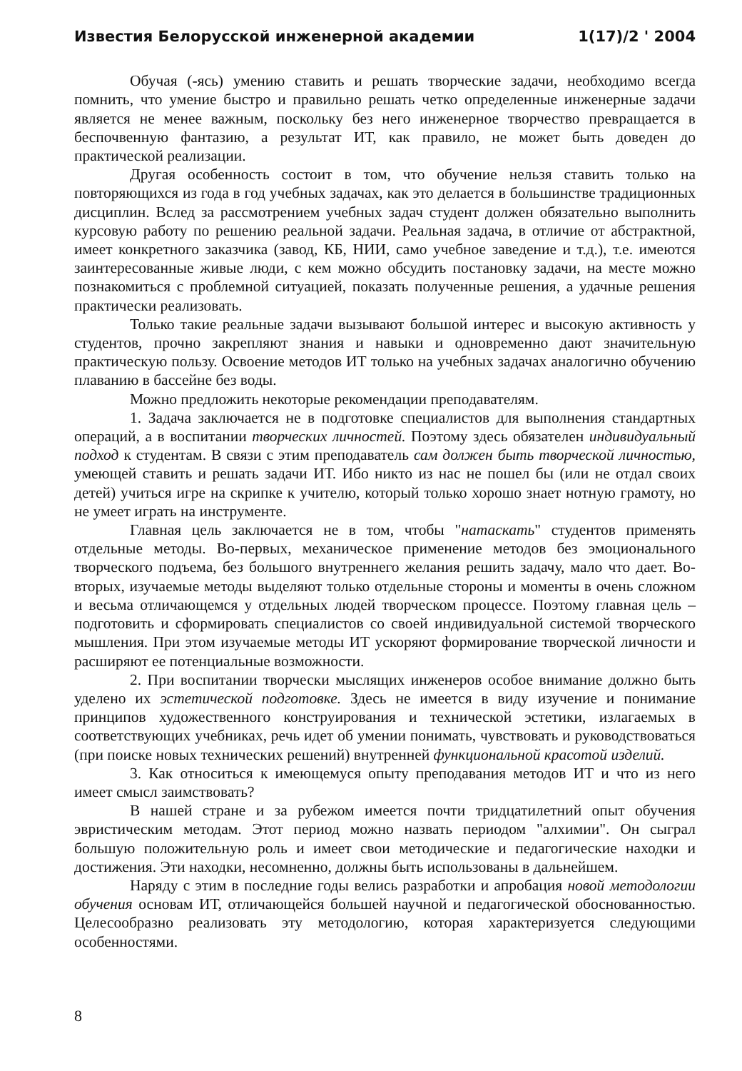Известия Белорусской инженерной академии 1(17)/2 ' 2004
Обучая (-ясь) умению ставить и решать творческие задачи, необходимо всегда помнить, что умение быстро и правильно решать четко определенные инженерные задачи является не менее важным, поскольку без него инженерное творчество превращается в беспочвенную фантазию, а результат ИТ, как правило, не может быть доведен до практической реализации.
Другая особенность состоит в том, что обучение нельзя ставить только на повторяющихся из года в год учебных задачах, как это делается в большинстве традиционных дисциплин. Вслед за рассмотрением учебных задач студент должен обязательно выполнить курсовую работу по решению реальной задачи. Реальная задача, в отличие от абстрактной, имеет конкретного заказчика (завод, КБ, НИИ, само учебное заведение и т.д.), т.е. имеются заинтересованные живые люди, с кем можно обсудить постановку задачи, на месте можно познакомиться с проблемной ситуацией, показать полученные решения, а удачные решения практически реализовать.
Только такие реальные задачи вызывают большой интерес и высокую активность у студентов, прочно закрепляют знания и навыки и одновременно дают значительную практическую пользу. Освоение методов ИТ только на учебных задачах аналогично обучению плаванию в бассейне без воды.
Можно предложить некоторые рекомендации преподавателям.
1. Задача заключается не в подготовке специалистов для выполнения стандартных операций, а в воспитании творческих личностей. Поэтому здесь обязателен индивидуальный подход к студентам. В связи с этим преподаватель сам должен быть творческой личностью, умеющей ставить и решать задачи ИТ. Ибо никто из нас не пошел бы (или не отдал своих детей) учиться игре на скрипке к учителю, который только хорошо знает нотную грамоту, но не умеет играть на инструменте.
Главная цель заключается не в том, чтобы "натаскать" студентов применять отдельные методы. Во-первых, механическое применение методов без эмоционального творческого подъема, без большого внутреннего желания решить задачу, мало что дает. Во-вторых, изучаемые методы выделяют только отдельные стороны и моменты в очень сложном и весьма отличающемся у отдельных людей творческом процессе. Поэтому главная цель – подготовить и сформировать специалистов со своей индивидуальной системой творческого мышления. При этом изучаемые методы ИТ ускоряют формирование творческой личности и расширяют ее потенциальные возможности.
2. При воспитании творчески мыслящих инженеров особое внимание должно быть уделено их эстетической подготовке. Здесь не имеется в виду изучение и понимание принципов художественного конструирования и технической эстетики, излагаемых в соответствующих учебниках, речь идет об умении понимать, чувствовать и руководствоваться (при поиске новых технических решений) внутренней функциональной красотой изделий.
3. Как относиться к имеющемуся опыту преподавания методов ИТ и что из него имеет смысл заимствовать?
В нашей стране и за рубежом имеется почти тридцатилетний опыт обучения эвристическим методам. Этот период можно назвать периодом "алхимии". Он сыграл большую положительную роль и имеет свои методические и педагогические находки и достижения. Эти находки, несомненно, должны быть использованы в дальнейшем.
Наряду с этим в последние годы велись разработки и апробация новой методологии обучения основам ИТ, отличающейся большей научной и педагогической обоснованностью. Целесообразно реализовать эту методологию, которая характеризуется следующими особенностями.
8